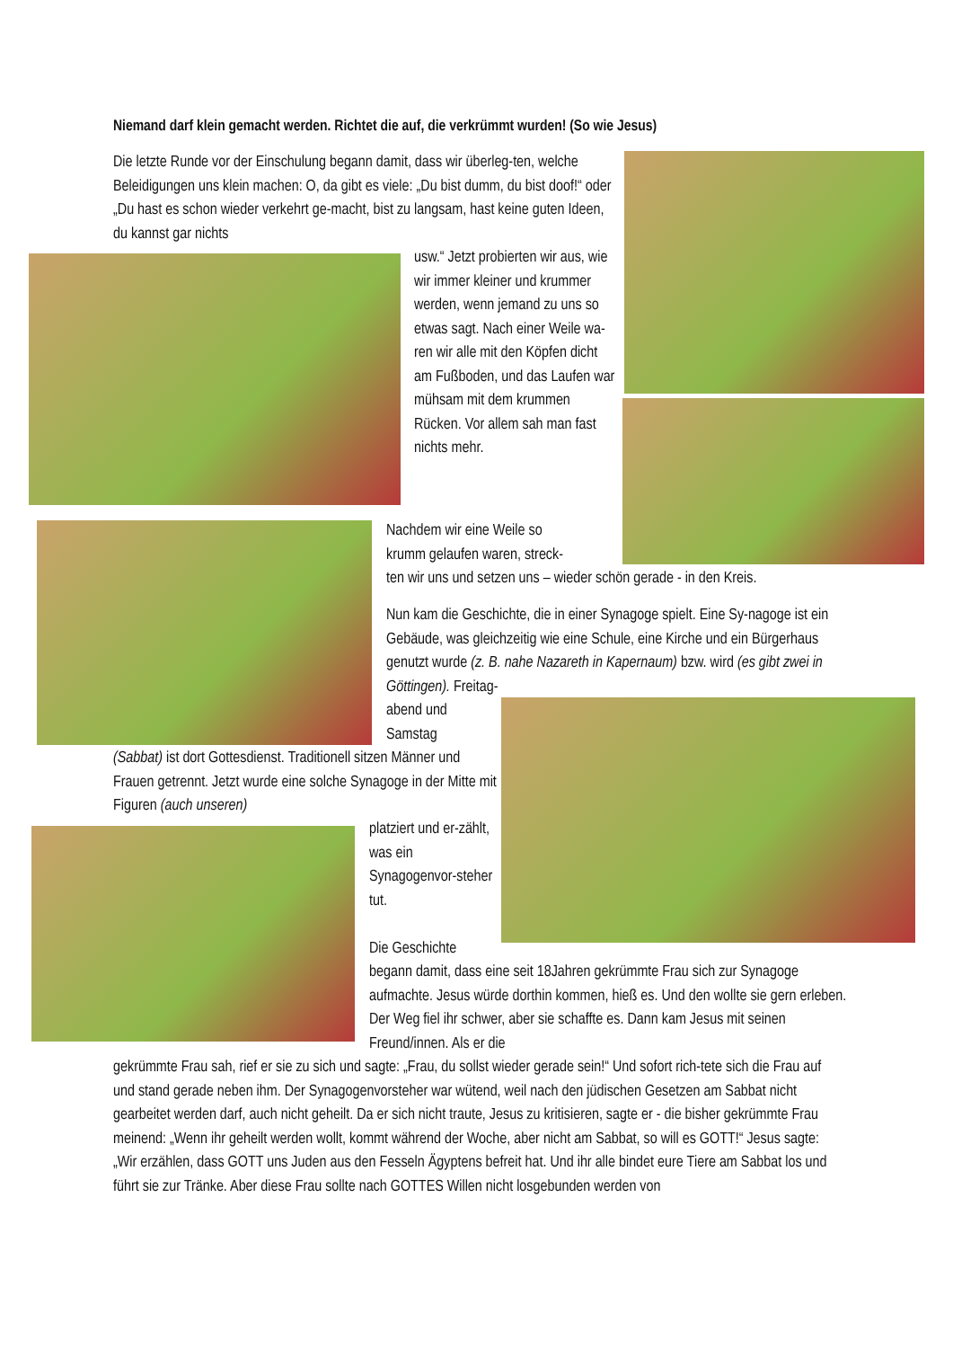Niemand darf klein gemacht werden. Richtet die auf, die verkrümmt wurden! (So wie Jesus)
Die letzte Runde vor der Einschulung begann damit, dass wir überleg-ten, welche Beleidigungen uns klein machen: O, da gibt es viele: „Du bist dumm, du bist doof!“ oder „Du hast es schon wieder verkehrt ge-macht, bist zu langsam, hast keine guten Ideen, du kannst gar nichts
usw.“ Jetzt probierten wir aus, wie wir immer kleiner und krummer werden, wenn jemand zu uns so etwas sagt. Nach einer Weile wa-ren wir alle mit den Köpfen dicht am Fußboden, und das Laufen war mühsam mit dem krummen Rücken. Vor allem sah man fast nichts mehr.
Nachdem wir eine Weile so
krumm gelaufen waren, streck-
ten wir uns und setzen uns – wieder schön gerade - in den Kreis.
Nun kam die Geschichte, die in einer Synagoge spielt. Eine Sy-nagoge ist ein Gebäude, was gleichzeitig wie eine Schule, eine Kirche und ein Bürgerhaus genutzt wurde (z. B. nahe Nazareth in Kapernaum) bzw. wird (es gibt zwei in Göttingen). Freitag-
abend und
Samstag
(Sabbat) ist dort Gottesdienst. Traditionell sitzen Männer und Frauen getrennt. Jetzt wurde eine solche Synagoge in der Mitte mit Figuren (auch unseren)
platziert und er-zählt, was ein Synagogenvor-steher tut.
Die Geschichte
begann damit, dass eine seit 18Jahren gekrümmte Frau sich zur Synagoge aufmachte. Jesus würde dorthin kommen, hieß es. Und den wollte sie gern erleben. Der Weg fiel ihr schwer, aber sie schaffte es. Dann kam Jesus mit seinen Freund/innen. Als er die
gekrümmte Frau sah, rief er sie zu sich und sagte: „Frau, du sollst wieder gerade sein!“ Und sofort rich-tete sich die Frau auf und stand gerade neben ihm. Der Synagogenvorsteher war wütend, weil nach den jüdischen Gesetzen am Sabbat nicht gearbeitet werden darf, auch nicht geheilt. Da er sich nicht traute, Jesus zu kritisieren, sagte er - die bisher gekrümmte Frau meinend: „Wenn ihr geheilt werden wollt, kommt während der Woche, aber nicht am Sabbat, so will es GOTT!“ Jesus sagte: „Wir erzählen, dass GOTT uns Juden aus den Fesseln Ägyptens befreit hat. Und ihr alle bindet eure Tiere am Sabbat los und führt sie zur Tränke. Aber diese Frau sollte nach GOTTES Willen nicht losgebunden werden von